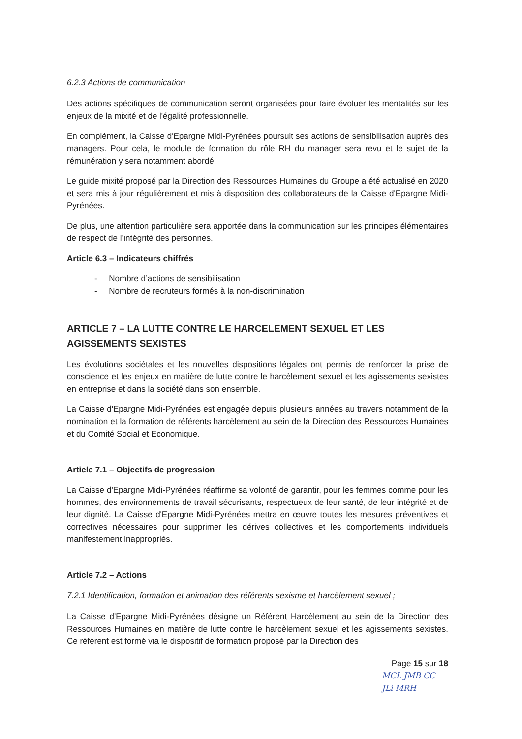6.2.3 Actions de communication
Des actions spécifiques de communication seront organisées pour faire évoluer les mentalités sur les enjeux de la mixité et de l'égalité professionnelle.
En complément, la Caisse d'Epargne Midi-Pyrénées poursuit ses actions de sensibilisation auprès des managers. Pour cela, le module de formation du rôle RH du manager sera revu et le sujet de la rémunération y sera notamment abordé.
Le guide mixité proposé par la Direction des Ressources Humaines du Groupe a été actualisé en 2020 et sera mis à jour régulièrement et mis à disposition des collaborateurs de la Caisse d'Epargne Midi-Pyrénées.
De plus, une attention particulière sera apportée dans la communication sur les principes élémentaires de respect de l’intégrité des personnes.
Article 6.3 – Indicateurs chiffrés
- Nombre d’actions de sensibilisation
- Nombre de recruteurs formés à la non-discrimination
ARTICLE 7 – LA LUTTE CONTRE LE HARCELEMENT SEXUEL ET LES AGISSEMENTS SEXISTES
Les évolutions sociétales et les nouvelles dispositions légales ont permis de renforcer la prise de conscience et les enjeux en matière de lutte contre le harcèlement sexuel et les agissements sexistes en entreprise et dans la société dans son ensemble.
La Caisse d'Epargne Midi-Pyrénées est engagée depuis plusieurs années au travers notamment de la nomination et la formation de référents harcèlement au sein de la Direction des Ressources Humaines et du Comité Social et Economique.
Article 7.1 – Objectifs de progression
La Caisse d'Epargne Midi-Pyrénées réaffirme sa volonté de garantir, pour les femmes comme pour les hommes, des environnements de travail sécurisants, respectueux de leur santé, de leur intégrité et de leur dignité. La Caisse d'Epargne Midi-Pyrénées mettra en œuvre toutes les mesures préventives et correctives nécessaires pour supprimer les dérives collectives et les comportements individuels manifestement inappropriés.
Article 7.2 – Actions
7.2.1 Identification, formation et animation des référents sexisme et harcèlement sexuel ;
La Caisse d'Epargne Midi-Pyrénées désigne un Référent Harcèlement au sein de la Direction des Ressources Humaines en matière de lutte contre le harcèlement sexuel et les agissements sexistes. Ce référent est formé via le dispositif de formation proposé par la Direction des
Page 15 sur 18
MCL JMB CC JLi MRH